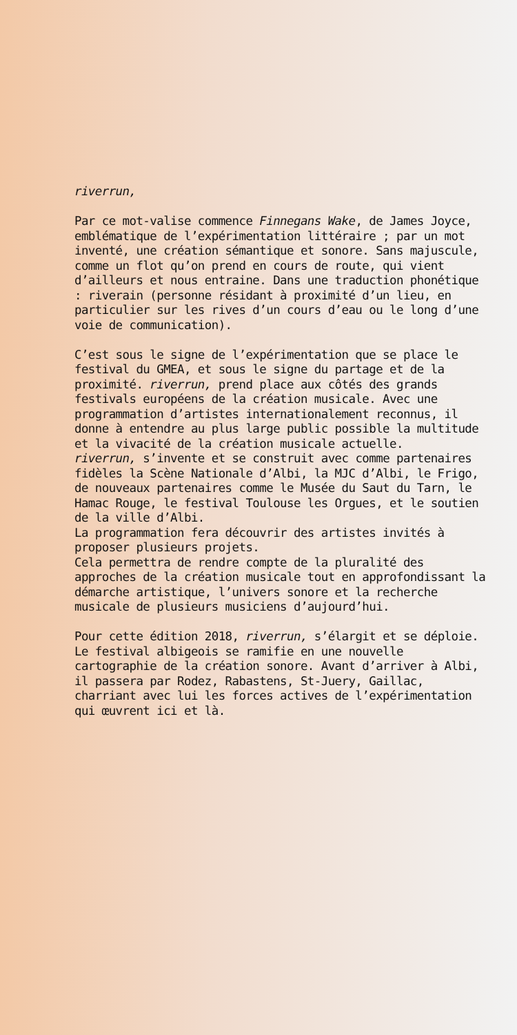riverrun,
Par ce mot-valise commence Finnegans Wake, de James Joyce, emblématique de l’expérimentation littéraire ; par un mot inventé, une création sémantique et sonore. Sans majuscule, comme un flot qu’on prend en cours de route, qui vient d’ailleurs et nous entraine. Dans une traduction phonétique : riverain (personne résidant à proximité d’un lieu, en particulier sur les rives d’un cours d’eau ou le long d’une voie de communication).
C’est sous le signe de l’expérimentation que se place le festival du GMEA, et sous le signe du partage et de la proximité. riverrun, prend place aux côtés des grands festivals européens de la création musicale. Avec une programmation d’artistes internationalement reconnus, il donne à entendre au plus large public possible la multitude et la vivacité de la création musicale actuelle.
riverrun, s’invente et se construit avec comme partenaires fidèles la Scène Nationale d’Albi, la MJC d’Albi, le Frigo, de nouveaux partenaires comme le Musée du Saut du Tarn, le Hamac Rouge, le festival Toulouse les Orgues, et le soutien de la ville d’Albi.
La programmation fera découvrir des artistes invités à proposer plusieurs projets.
Cela permettra de rendre compte de la pluralité des approches de la création musicale tout en approfondissant la démarche artistique, l’univers sonore et la recherche musicale de plusieurs musiciens d’aujourd’hui.
Pour cette édition 2018, riverrun, s’élargit et se déploie. Le festival albigeois se ramifie en une nouvelle cartographie de la création sonore. Avant d’arriver à Albi, il passera par Rodez, Rabastens, St-Juery, Gaillac, charriant avec lui les forces actives de l’expérimentation qui œuvrent ici et là.